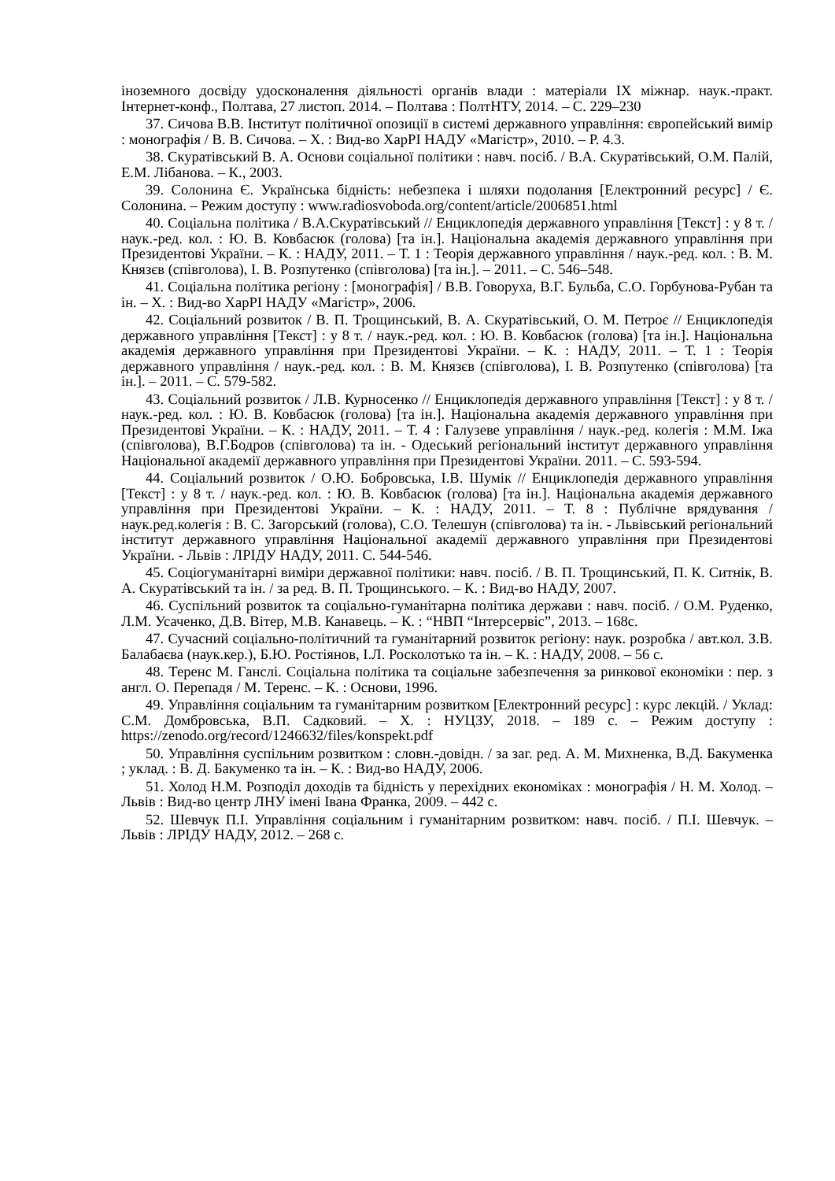іноземного досвіду удосконалення діяльності органів влади : матеріали IX міжнар. наук.-практ. Інтернет-конф., Полтава, 27 листоп. 2014. – Полтава : ПолтНТУ, 2014. – С. 229–230
37. Сичова В.В. Інститут політичної опозиції в системі державного управління: європейський вимір : монографія / В. В. Сичова. – Х. : Вид-во ХарРІ НАДУ «Магістр», 2010. – Р. 4.3.
38. Скуратівський В. А. Основи соціальної політики : навч. посіб. / В.А. Скуратівський, О.М. Палій, Е.М. Лібанова. – К., 2003.
39. Солонина Є. Українська бідність: небезпека і шляхи подолання [Електронний ресурс] / Є. Солонина. – Режим доступу : www.radiosvoboda.org/content/article/2006851.html
40. Соціальна політика / В.А.Скуратівський // Енциклопедія державного управління [Текст] : у 8 т. / наук.-ред. кол. : Ю. В. Ковбасюк (голова) [та ін.]. Національна академія державного управління при Президентові України. – К. : НАДУ, 2011. – Т. 1 : Теорія державного управління / наук.-ред. кол. : В. М. Князєв (співголова), І. В. Розпутенко (співголова) [та ін.]. – 2011. – С. 546–548.
41. Соціальна політика регіону : [монографія] / В.В. Говоруха, В.Г. Бульба, С.О. Горбунова-Рубан та ін. – Х. : Вид-во ХарРІ НАДУ «Магістр», 2006.
42. Соціальний розвиток / В. П. Трощинський, В. А. Скуратівський, О. М. Петроє // Енциклопедія державного управління [Текст] : у 8 т. / наук.-ред. кол. : Ю. В. Ковбасюк (голова) [та ін.]. Національна академія державного управління при Президентові України. – К. : НАДУ, 2011. – Т. 1 : Теорія державного управління / наук.-ред. кол. : В. М. Князєв (співголова), І. В. Розпутенко (співголова) [та ін.]. – 2011. – С. 579-582.
43. Соціальний розвиток / Л.В. Курносенко // Енциклопедія державного управління [Текст] : у 8 т. / наук.-ред. кол. : Ю. В. Ковбасюк (голова) [та ін.]. Національна академія державного управління при Президентові України. – К. : НАДУ, 2011. – Т. 4 : Галузеве управління / наук.-ред. колегія : М.М. Іжа (співголова), В.Г.Бодров (співголова) та ін. - Одеський регіональний інститут державного управління Національної академії державного управління при Президентові України. 2011. – С. 593-594.
44. Соціальний розвиток / О.Ю. Бобровська, І.В. Шумік // Енциклопедія державного управління [Текст] : у 8 т. / наук.-ред. кол. : Ю. В. Ковбасюк (голова) [та ін.]. Національна академія державного управління при Президентові України. – К. : НАДУ, 2011. – Т. 8 : Публічне врядування / наук.ред.колегія : В. С. Загорський (голова), С.О. Телешун (співголова) та ін. - Львівський регіональний інститут державного управління Національної академії державного управління при Президентові України. - Львів : ЛРІДУ НАДУ, 2011. С. 544-546.
45. Соціогуманітарні виміри державної політики: навч. посіб. / В. П. Трощинський, П. К. Ситнік, В. А. Скуратівський та ін. / за ред. В. П. Трощинського. – К. : Вид-во НАДУ, 2007.
46. Суспільний розвиток та соціально-гуманітарна політика держави : навч. посіб. / О.М. Руденко, Л.М. Усаченко, Д.В. Вітер, М.В. Канавець. – К. : “НВП “Інтерсервіс”, 2013. – 168с.
47. Сучасний соціально-політичний та гуманітарний розвиток регіону: наук. розробка / авт.кол. З.В. Балабаєва (наук.кер.), Б.Ю. Ростіянов, І.Л. Росколотько та ін. – К. : НАДУ, 2008. – 56 с.
48. Теренс М. Ганслі. Соціальна політика та соціальне забезпечення за ринкової економіки : пер. з англ. О. Перепадя / М. Теренс. – К. : Основи, 1996.
49. Управління соціальним та гуманітарним розвитком [Електронний ресурс] : курс лекцій. / Уклад: С.М. Домбровська, В.П. Садковий. – Х. : НУЦЗУ, 2018. – 189 с. – Режим доступу : https://zenodo.org/record/1246632/files/konspekt.pdf
50. Управління суспільним розвитком : словн.-довідн. / за заг. ред. А. М. Михненка, В.Д. Бакуменка ; уклад. : В. Д. Бакуменко та ін. – К. : Вид-во НАДУ, 2006.
51. Холод Н.М. Розподіл доходів та бідність у перехідних економіках : монографія / Н. М. Холод. – Львів : Вид-во центр ЛНУ імені Івана Франка, 2009. – 442 с.
52. Шевчук П.І. Управління соціальним і гуманітарним розвитком: навч. посіб. / П.І. Шевчук. – Львів : ЛРІДУ НАДУ, 2012. – 268 с.